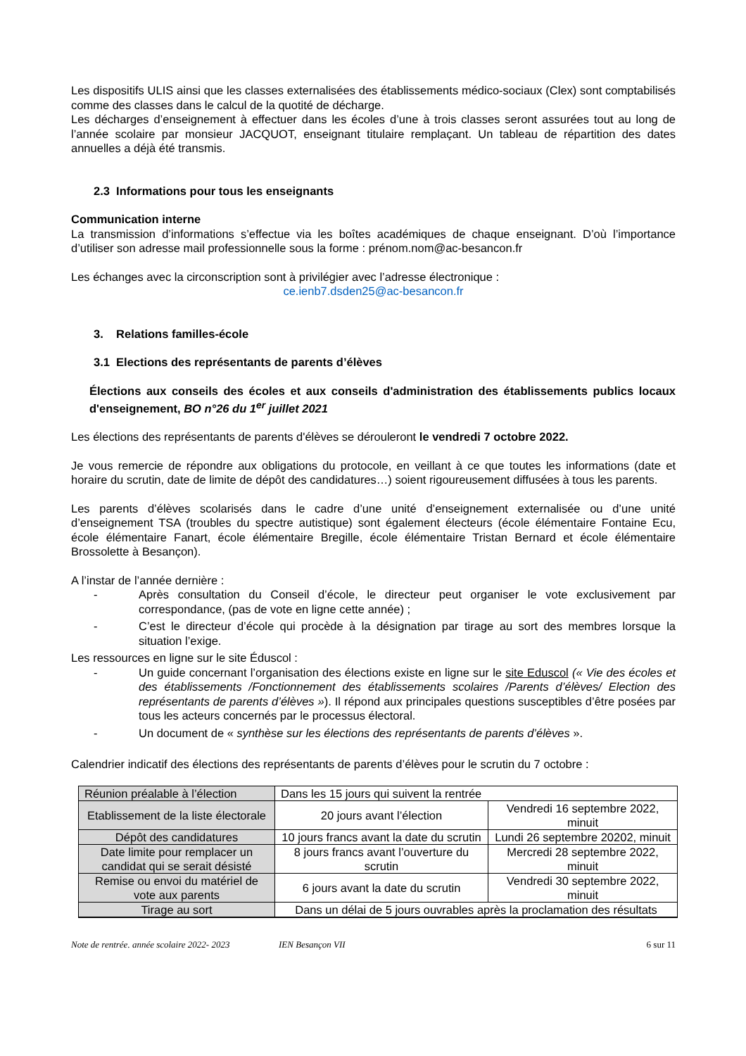Les dispositifs ULIS ainsi que les classes externalisées des établissements médico-sociaux (Clex) sont comptabilisés comme des classes dans le calcul de la quotité de décharge.
Les décharges d’enseignement à effectuer dans les écoles d’une à trois classes seront assurées tout au long de l’année scolaire par monsieur JACQUOT, enseignant titulaire remplaçant. Un tableau de répartition des dates annuelles a déjà été transmis.
2.3 Informations pour tous les enseignants
Communication interne
La transmission d’informations s’effectue via les boîtes académiques de chaque enseignant. D’où l’importance d’utiliser son adresse mail professionnelle sous la forme : prénom.nom@ac-besancon.fr
Les échanges avec la circonscription sont à privilégier avec l’adresse électronique :
ce.ienb7.dsden25@ac-besancon.fr
3. Relations familles-école
3.1 Elections des représentants de parents d’élèves
Élections aux conseils des écoles et aux conseils d'administration des établissements publics locaux d'enseignement, BO n°26 du 1<sup>er</sup> juillet 2021
Les élections des représentants de parents d'élèves se dérouleront le vendredi 7 octobre 2022.
Je vous remercie de répondre aux obligations du protocole, en veillant à ce que toutes les informations (date et horaire du scrutin, date de limite de dépôt des candidatures…) soient rigoureusement diffusées à tous les parents.
Les parents d’élèves scolarisés dans le cadre d’une unité d’enseignement externalisée ou d’une unité d’enseignement TSA (troubles du spectre autistique) sont également électeurs (école élémentaire Fontaine Ecu, école élémentaire Fanart, école élémentaire Bregille, école élémentaire Tristan Bernard et école élémentaire Brossolette à Besançon).
A l’instar de l’année dernière :
- Après consultation du Conseil d’école, le directeur peut organiser le vote exclusivement par correspondance, (pas de vote en ligne cette année) ;
- C’est le directeur d’école qui procède à la désignation par tirage au sort des membres lorsque la situation l’exige.
Les ressources en ligne sur le site Éduscol :
- Un guide concernant l’organisation des élections existe en ligne sur le site Eduscol (« Vie des écoles et des établissements /Fonctionnement des établissements scolaires /Parents d’élèves/ Election des représentants de parents d’élèves »). Il répond aux principales questions susceptibles d’être posées par tous les acteurs concernés par le processus électoral.
- Un document de « synthèse sur les élections des représentants de parents d’élèves ».
Calendrier indicatif des élections des représentants de parents d’élèves pour le scrutin du 7 octobre :
| Réunion préalable à l’élection | Dans les 15 jours qui suivent la rentrée | |
| Etablissement de la liste électorale | 20 jours avant l’élection | Vendredi 16 septembre 2022, minuit |
| Dépôt des candidatures | 10 jours francs avant la date du scrutin | Lundi 26 septembre 20202, minuit |
| Date limite pour remplacer un candidat qui se serait désisté | 8 jours francs avant l’ouverture du scrutin | Mercredi 28 septembre 2022, minuit |
| Remise ou envoi du matériel de vote aux parents | 6 jours avant la date du scrutin | Vendredi 30 septembre 2022, minuit |
| Tirage au sort | Dans un délai de 5 jours ouvrables après la proclamation des résultats | |
Note de rentrée. année scolaire 2022- 2023 IEN Besançon VII 6 sur 11